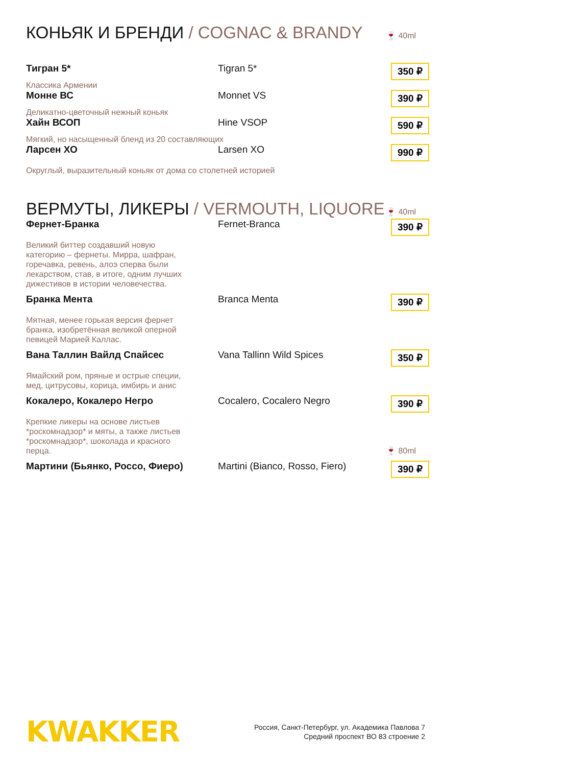КОНЬЯК И БРЕНДИ / COGNAC & BRANDY 🍷 40ml
Тигран 5* Tigran 5*
350 ₽
Классика Армении
Монне ВС Monnet VS
390 ₽
Деликатно-цветочный нежный коньяк
Хайн ВСОП Hine VSOP
590 ₽
Мягкий, но насыщенный бленд из 20 составляющих
Ларсен ХО Larsen XO
990 ₽
Округлый, выразительный коньяк от дома со столетней историей
ВЕРМУТЫ, ЛИКЕРЫ / VERMOUTH, LIQUORE 🍷 40ml
Фернет-Бранка Fernet-Branca
390 ₽
Великий биттер создавший новую категорию – фернеты. Мирра, шафран, горечавка, ревень, алоэ сперва были лекарством, став, в итоге, одним лучших дижестивов в истории человечества.
Бранка Мента Branca Menta
390 ₽
Мятная, менее горькая версия фернет бранка, изобретённая великой оперной певицей Марией Каллас.
Вана Таллин Вайлд Спайсес Vana Tallinn Wild Spices
350 ₽
Ямайский ром, пряные и острые специи, мед, цитрусовы, корица, имбирь и анис
Кокалеро, Кокалеро Негро Cocalero, Cocalero Negro
390 ₽
Крепкие ликеры на основе листьев *роскомнадзор* и мяты, а также листьев *роскомнадзор*, шоколада и красного перца.
🍷 80ml
Мартини (Бьянко, Россо, Фиеро) Martini (Bianco, Rosso, Fiero)
390 ₽
KWAKKER
Россия, Санкт-Петербург, ул. Академика Павлова 7
Средний проспект ВО 83 строение 2